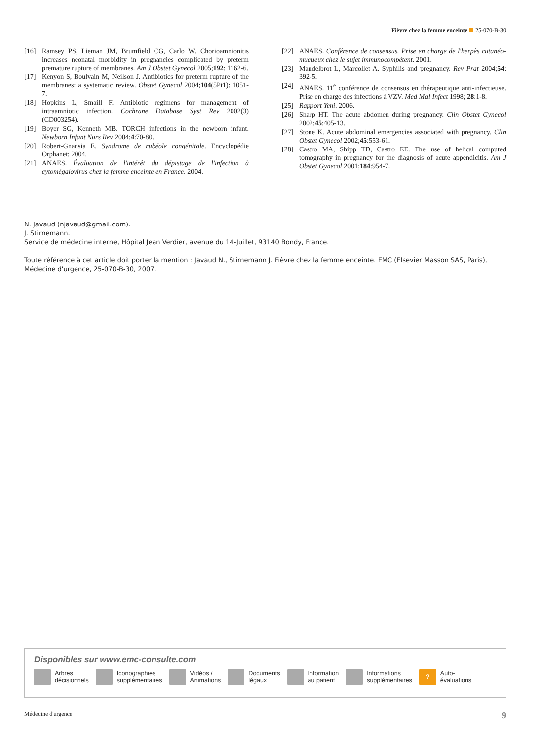Fièvre chez la femme enceinte 25-070-B-30
[16] Ramsey PS, Lieman JM, Brumfield CG, Carlo W. Chorioamnionitis increases neonatal morbidity in pregnancies complicated by preterm premature rupture of membranes. Am J Obstet Gynecol 2005;192: 1162-6.
[17] Kenyon S, Boulvain M, Neilson J. Antibiotics for preterm rupture of the membranes: a systematic review. Obstet Gynecol 2004;104(5Pt1): 1051-7.
[18] Hopkins L, Smaill F. Antibiotic regimens for management of intraamniotic infection. Cochrane Database Syst Rev 2002(3) (CD003254).
[19] Boyer SG, Kenneth MB. TORCH infections in the newborn infant. Newborn Infant Nurs Rev 2004;4:70-80.
[20] Robert-Gnansia E. Syndrome de rubéole congénitale. Encyclopédie Orphanet; 2004.
[21] ANAES. Évaluation de l'intérêt du dépistage de l'infection à cytomégalovirus chez la femme enceinte en France. 2004.
[22] ANAES. Conférence de consensus. Prise en charge de l'herpès cutanéo-muqueux chez le sujet immunocompétent. 2001.
[23] Mandelbrot L, Marcollet A. Syphilis and pregnancy. Rev Prat 2004;54: 392-5.
[24] ANAES. 11<sup>e</sup> conférence de consensus en thérapeutique anti-infectieuse. Prise en charge des infections à VZV. Med Mal Infect 1998; 28:1-8.
[25] Rapport Yeni. 2006.
[26] Sharp HT. The acute abdomen during pregnancy. Clin Obstet Gynecol 2002;45:405-13.
[27] Stone K. Acute abdominal emergencies associated with pregnancy. Clin Obstet Gynecol 2002;45:553-61.
[28] Castro MA, Shipp TD, Castro EE. The use of helical computed tomography in pregnancy for the diagnosis of acute appendicitis. Am J Obstet Gynecol 2001;184:954-7.
N. Javaud (njavaud@gmail.com).
J. Stirnemann.
Service de médecine interne, Hôpital Jean Verdier, avenue du 14-Juillet, 93140 Bondy, France.
Toute référence à cet article doit porter la mention : Javaud N., Stirnemann J. Fièvre chez la femme enceinte. EMC (Elsevier Masson SAS, Paris), Médecine d'urgence, 25-070-B-30, 2007.
Disponibles sur www.emc-consulte.com
Arbres
décisionnels
Iconographies
supplémentaires
Vidéos /
Animations
Documents
légaux
Information
au patient
Informations
supplémentaires
?
Auto-
évaluations
Médecine d'urgence 9